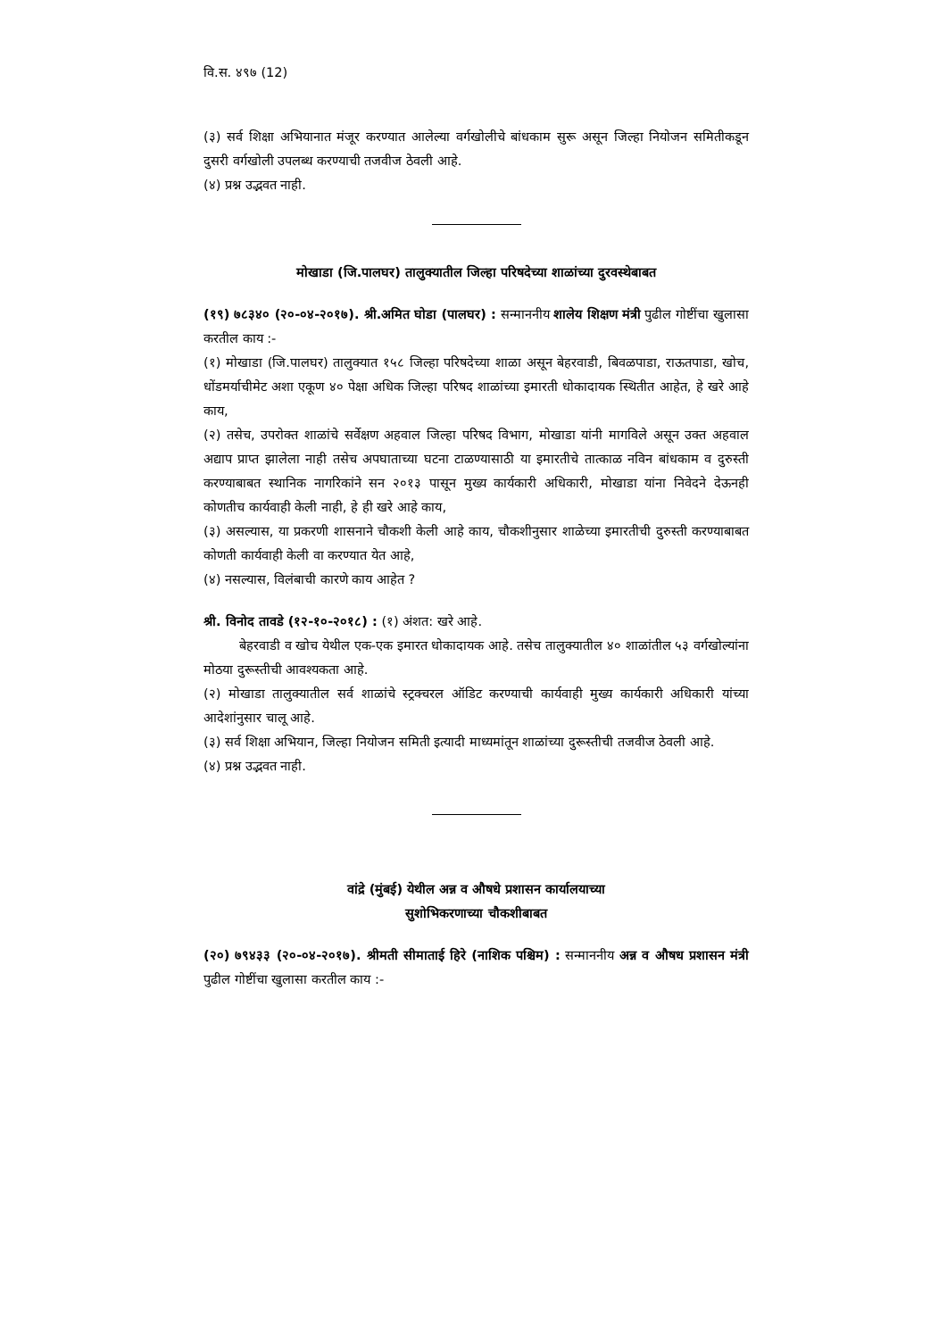वि.स. ४९७ (12)
(३) सर्व शिक्षा अभियानात मंजूर करण्यात आलेल्या वर्गखोलीचे बांधकाम सुरू असून जिल्हा नियोजन समितीकडून दुसरी वर्गखोली उपलब्ध करण्याची तजवीज ठेवली आहे.
(४) प्रश्न उद्भवत नाही.
मोखाडा (जि.पालघर) तालुक्यातील जिल्हा परिषदेच्या शाळांच्या दुरवस्थेबाबत
(१९) ७८३४० (२०-०४-२०१७). श्री.अमित घोडा (पालघर) : सन्माननीय शालेय शिक्षण मंत्री पुढील गोष्टींचा खुलासा करतील काय :-
(१) मोखाडा (जि.पालघर) तालुक्यात १५८ जिल्हा परिषदेच्या शाळा असून बेहरवाडी, बिवळपाडा, राऊतपाडा, खोच, धोंडमर्याचीमेट अशा एकूण ४० पेक्षा अधिक जिल्हा परिषद शाळांच्या इमारती धोकादायक स्थितीत आहेत, हे खरे आहे काय,
(२) तसेच, उपरोक्त शाळांचे सर्वेक्षण अहवाल जिल्हा परिषद विभाग, मोखाडा यांनी मागविले असून उक्त अहवाल अद्याप प्राप्त झालेला नाही तसेच अपघाताच्या घटना टाळण्यासाठी या इमारतीचे तात्काळ नविन बांधकाम व दुरुस्ती करण्याबाबत स्थानिक नागरिकांने सन २०१३ पासून मुख्य कार्यकारी अधिकारी, मोखाडा यांना निवेदने देऊनही कोणतीच कार्यवाही केली नाही, हे ही खरे आहे काय,
(३) असल्यास, या प्रकरणी शासनाने चौकशी केली आहे काय, चौकशीनुसार शाळेच्या इमारतीची दुरुस्ती करण्याबाबत कोणती कार्यवाही केली वा करण्यात येत आहे,
(४) नसल्यास, विलंबाची कारणे काय आहेत ?
श्री. विनोद तावडे (१२-१०-२०१८) : (१) अंशत: खरे आहे.
बेहरवाडी व खोच येथील एक-एक इमारत धोकादायक आहे. तसेच तालुक्यातील ४० शाळांतील ५३ वर्गखोल्यांना मोठया दुरूस्तीची आवश्यकता आहे.
(२) मोखाडा तालुक्यातील सर्व शाळांचे स्ट्रक्चरल ऑडिट करण्याची कार्यवाही मुख्य कार्यकारी अधिकारी यांच्या आदेशांनुसार चालू आहे.
(३) सर्व शिक्षा अभियान, जिल्हा नियोजन समिती इत्यादी माध्यमांतून शाळांच्या दुरूस्तीची तजवीज ठेवली आहे.
(४) प्रश्न उद्भवत नाही.
वांद्रे (मुंबई) येथील अन्न व औषधे प्रशासन कार्यालयाच्या
सुशोभिकरणाच्या चौकशीबाबत
(२०) ७९४३३ (२०-०४-२०१७). श्रीमती सीमाताई हिरे (नाशिक पश्चिम) : सन्माननीय अन्न व औषध प्रशासन मंत्री पुढील गोष्टींचा खुलासा करतील काय :-